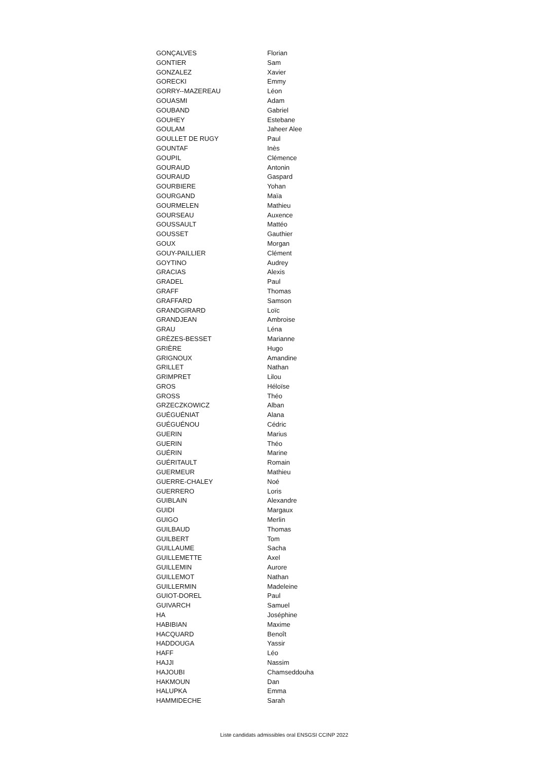| GONÇALVES | Florian |
| GONTIER | Sam |
| GONZALEZ | Xavier |
| GORECKI | Emmy |
| GORRY--MAZEREAU | Léon |
| GOUASMI | Adam |
| GOUBAND | Gabriel |
| GOUHEY | Estebane |
| GOULAM | Jaheer Alee |
| GOULLET DE RUGY | Paul |
| GOUNTAF | Inès |
| GOUPIL | Clémence |
| GOURAUD | Antonin |
| GOURAUD | Gaspard |
| GOURBIERE | Yohan |
| GOURGAND | Maïa |
| GOURMELEN | Mathieu |
| GOURSEAU | Auxence |
| GOUSSAULT | Mattéo |
| GOUSSET | Gauthier |
| GOUX | Morgan |
| GOUY-PAILLIER | Clément |
| GOYTINO | Audrey |
| GRACIAS | Alexis |
| GRADEL | Paul |
| GRAFF | Thomas |
| GRAFFARD | Samson |
| GRANDGIRARD | Loïc |
| GRANDJEAN | Ambroise |
| GRAU | Léna |
| GRÈZES-BESSET | Marianne |
| GRIÈRE | Hugo |
| GRIGNOUX | Amandine |
| GRILLET | Nathan |
| GRIMPRET | Lilou |
| GROS | Héloïse |
| GROSS | Théo |
| GRZECZKOWICZ | Alban |
| GUÉGUÉNIAT | Alana |
| GUÉGUÉNOU | Cédric |
| GUERIN | Marius |
| GUERIN | Théo |
| GUÉRIN | Marine |
| GUÉRITAULT | Romain |
| GUERMEUR | Mathieu |
| GUERRE-CHALEY | Noé |
| GUERRERO | Loris |
| GUIBLAIN | Alexandre |
| GUIDI | Margaux |
| GUIGO | Merlin |
| GUILBAUD | Thomas |
| GUILBERT | Tom |
| GUILLAUME | Sacha |
| GUILLEMETTE | Axel |
| GUILLEMIN | Aurore |
| GUILLEMOT | Nathan |
| GUILLERMIN | Madeleine |
| GUIOT-DOREL | Paul |
| GUIVARCH | Samuel |
| HA | Joséphine |
| HABIBIAN | Maxime |
| HACQUARD | Benoît |
| HADDOUGA | Yassir |
| HAFF | Léo |
| HAJJI | Nassim |
| HAJOUBI | Chamseddouha |
| HAKMOUN | Dan |
| HALUPKA | Emma |
| HAMMIDECHE | Sarah |
Liste candidats admissibles oral ENSGSI CCINP 2022